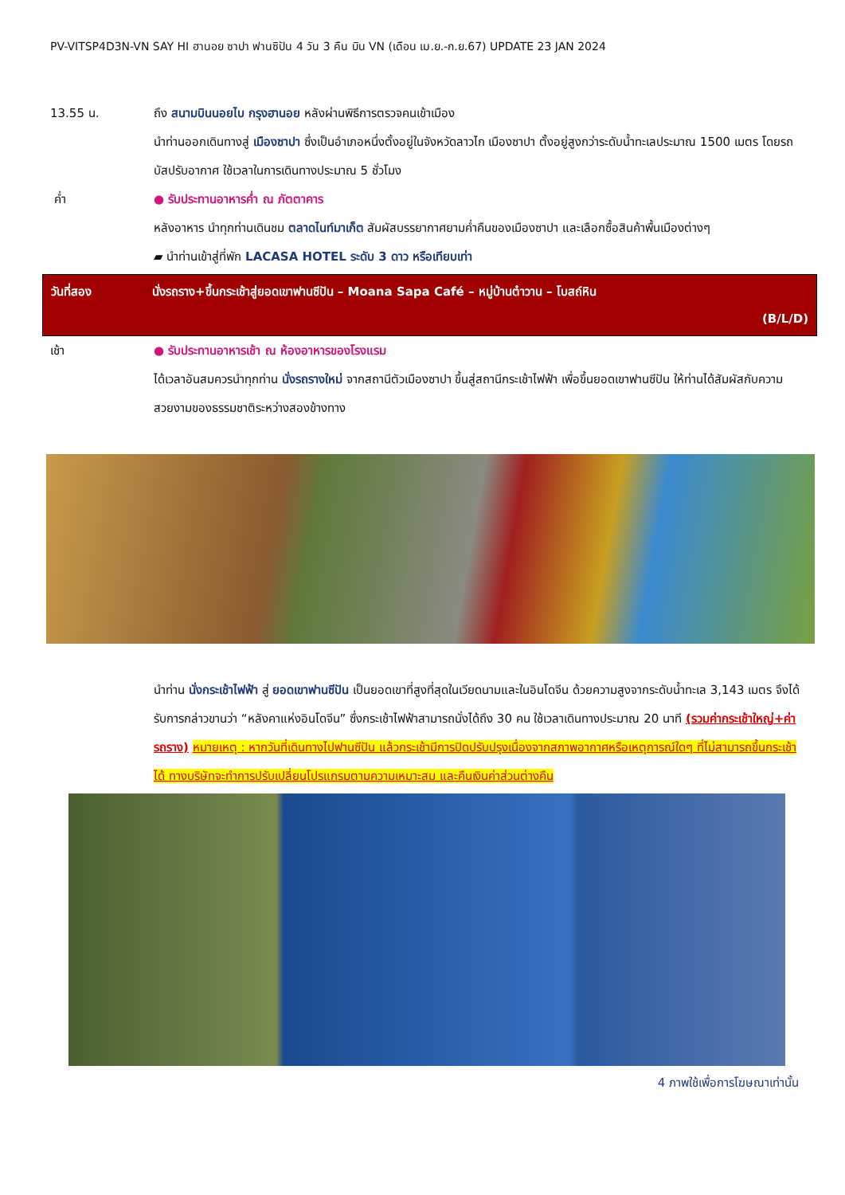PV-VITSP4D3N-VN SAY HI ฮานอย ซาปา ฟานซิปัน 4 วัน 3 คืน บิน VN (เดือน เม.ย.-ก.ย.67) UPDATE 23 JAN 2024
13.55 น. ถึง สนามบินนอยไบ กรุงฮานอย หลังผ่านพิธีการตรวจคนเข้าเมือง
นำท่านออกเดินทางสู่ เมืองซาปา ซึ่งเป็นอำเภอหนึ่งตั้งอยู่ในจังหวัดลาวไก เมืองซาปา ตั้งอยู่สูงกว่าระดับน้ำทะเลประมาณ 1500 เมตร โดยรถบัสปรับอากาศ ใช้เวลาในการเดินทางประมาณ 5 ชั่วโมง
ค่ำ ● รับประทานอาหารค่ำ ณ ภัตตาคาร
หลังอาหาร นำทุกท่านเดินชม ตลาดไนท์มาเก็ต สัมผัสบรรยากาศยามค่ำคืนของเมืองซาปา และเลือกซื้อสินค้าพื้นเมืองต่างๆ
▰ นำท่านเข้าสู่ที่พัก LACASA HOTEL ระดับ 3 ดาว หรือเทียบเท่า
วันที่สอง นั่งรถราง+ขึ้นกระเช้าสู่ยอดเขาฟานซีปัน – Moana Sapa Café – หมู่บ้านต๋าวาน – โบสถ์หิน
(B/L/D)
เช้า ● รับประทานอาหารเช้า ณ ห้องอาหารของโรงแรม
ได้เวลาอันสมควรนำทุกท่าน นั่งรถรางใหม่ จากสถานีตัวเมืองซาปา ขึ้นสู่สถานีกระเช้าไฟฟ้า เพื่อขึ้นยอดเขาฟานซีปัน ให้ท่านได้สัมผัสกับความสวยงามของธรรมชาติระหว่างสองข้างทาง
นำท่าน นั่งกระเช้าไฟฟ้า สู่ ยอดเขาฟานซีปัน เป็นยอดเขาที่สูงที่สุดในเวียดนามและในอินโดจีน ด้วยความสูงจากระดับน้ำทะเล 3,143 เมตร จึงได้รับการกล่าวขานว่า “หลังคาแห่งอินโดจีน” ซึ่งกระเช้าไฟฟ้าสามารถนั่งได้ถึง 30 คน ใช้เวลาเดินทางประมาณ 20 นาที (รวมค่ากระเช้าใหญ่+ค่ารถราง) หมายเหตุ : หากวันที่เดินทางไปฟานซีปัน แล้วกระเช้ามีการปิดปรับปรุงเนื่องจากสภาพอากาศหรือเหตุการณ์ใดๆ ที่ไม่สามารถขึ้นกระเช้าได้ ทางบริษัทจะทำการปรับเปลี่ยนโปรแกรมตามความเหมาะสม และคืนเงินค่าส่วนต่างคืน
4 ภาพใช้เพื่อการโฆษณาเท่านั้น